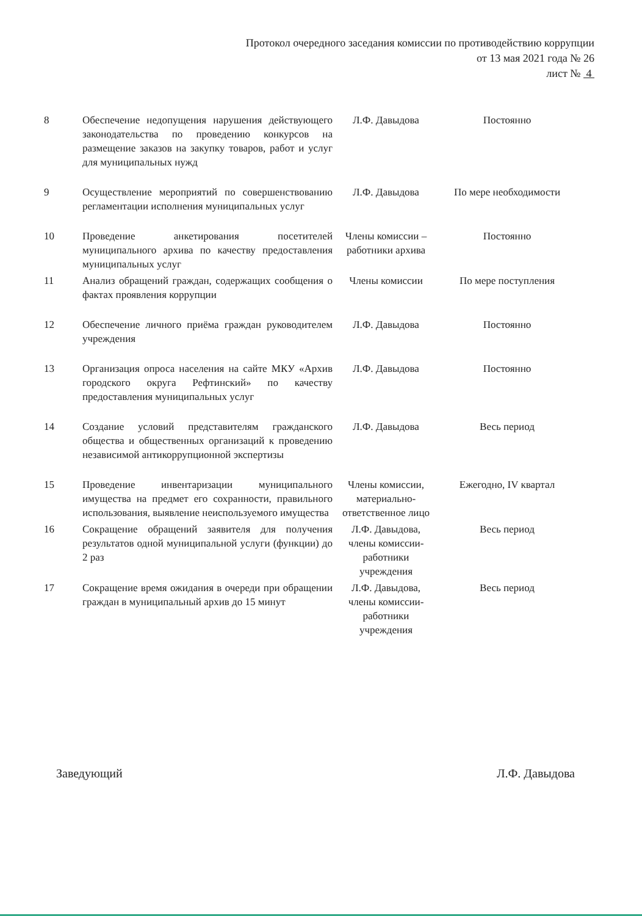Протокол очередного заседания комиссии по противодействию коррупции
от 13 мая 2021 года № 26
лист № 4
| 8 | Обеспечение недопущения нарушения действующего законодательства по проведению конкурсов на размещение заказов на закупку товаров, работ и услуг для муниципальных нужд | Л.Ф. Давыдова | Постоянно |
| 9 | Осуществление мероприятий по совершенствованию регламентации исполнения муниципальных услуг | Л.Ф. Давыдова | По мере необходимости |
| 10 | Проведение анкетирования посетителей муниципального архива по качеству предоставления муниципальных услуг | Члены комиссии – работники архива | Постоянно |
| 11 | Анализ обращений граждан, содержащих сообщения о фактах проявления коррупции | Члены комиссии | По мере поступления |
| 12 | Обеспечение личного приёма граждан руководителем учреждения | Л.Ф. Давыдова | Постоянно |
| 13 | Организация опроса населения на сайте МКУ «Архив городского округа Рефтинский» по качеству предоставления муниципальных услуг | Л.Ф. Давыдова | Постоянно |
| 14 | Создание условий представителям гражданского общества и общественных организаций к проведению независимой антикоррупционной экспертизы | Л.Ф. Давыдова | Весь период |
| 15 | Проведение инвентаризации муниципального имущества на предмет его сохранности, правильного использования, выявление неиспользуемого имущества | Члены комиссии, материально-ответственное лицо | Ежегодно, IV квартал |
| 16 | Сокращение обращений заявителя для получения результатов одной муниципальной услуги (функции) до 2 раз | Л.Ф. Давыдова, члены комиссии-работники учреждения | Весь период |
| 17 | Сокращение время ожидания в очереди при обращении граждан в муниципальный архив до 15 минут | Л.Ф. Давыдова, члены комиссии-работники учреждения | Весь период |
Заведующий Л.Ф. Давыдова